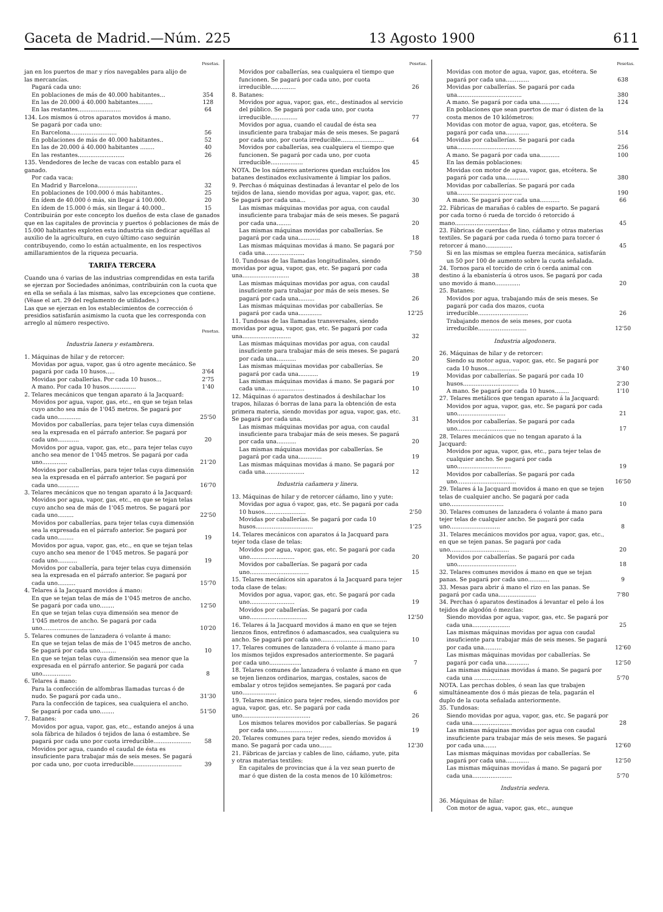Gaceta de Madrid.—Núm. 225 13 Agosto 1900 611
| Pesetas. | |
| --- | --- |
| jan en los puertos de mar y ríos navegables para alijo de las mercancías. | |
| Pagará cada uno: | |
| En poblaciones de más de 40.000 habitantes... | 354 |
| En las de 20.000 á 40.000 habitantes........ | 128 |
| En las restantes........................ | 64 |
| 134. Los mismos ú otros aparatos movidos á mano. | |
| Se pagará por cada uno: | |
| En Barcelona.......................... | 56 |
| En poblaciones de más de 40.000 habitantes.. | 52 |
| En las de 20.000 á 40.000 habitantes ........ | 40 |
| En las restantes.......................... | 26 |
| 135. Vendedores de leche de vacas con establo para el ganado. | |
| Por cada vaca: | |
| En Madrid y Barcelona...................... | 32 |
| En poblaciones de 100.000 ó más habitantes.. | 25 |
| En ídem de 40.000 ó más, sin llegar á 100.000. | 20 |
| En ídem de 15.000 ó más, sin llegar á 40.000.. | 15 |
Contribuirán por este concepto los dueños de esta clase de ganados que en las capitales de provincia y puertos ó poblaciones de más de 15.000 habitantes exploten esta industria sin dedicar aquéllas al auxilio de la agricultura, en cuyo último caso seguirán contribuyendo, como lo están actualmente, en los respectivos amillaramientos de la riqueza pecuaria.
TARIFA TERCERA
Cuando una ó varias de las industrias comprendidas en esta tarifa se ejerzan por Sociedades anónimas, contribuirán con la cuota que en ella se señala á las mismas, salvo las excepciones que contiene. (Véase el art. 29 del reglamento de utilidades.)
Las que se ejerzan en los establecimientos de corrección ó presidios satisfarán asimismo la cuota que les corresponda con arreglo al número respectivo.
| Pesetas. | |
| --- | --- |
| Industria lanera y estambrera. | |
| 1. Máquinas de hilar y de retorcer: | |
| Movidas por agua, vapor, gas ú otro agente mecánico. Se pagará por cada 10 husos..... | 3'64 |
| Movidas por caballerías. Por cada 10 husos... | 2'75 |
| A mano. Por cada 10 husos............... | 1'40 |
| 2. Telares mecánicos que tengan aparato á la Jacquard: | |
| Movidos por agua, vapor, gas, etc., en que se tejan telas cuyo ancho sea más de 1'045 metros. Se pagará por cada uno............. | 25'50 |
| Movidos por caballerías, para tejer telas cuya dimensión sea la expresada en el párrafo anterior. Se pagará por cada uno............ | 20 |
| Movidos por agua, vapor, gas, etc., para tejer telas cuyo ancho sea menor de 1'045 metros. Se pagará por cada uno.............. | 21'20 |
| Movidos por caballerías, para tejer telas cuya dimensión sea la expresada en el párrafo anterior. Se pagará por cada uno............ | 16'70 |
| 3. Telares mecánicos que no tengan aparato á la Jacquard: | |
| Movidos por agua, vapor, gas, etc., en que se tejan telas cuyo ancho sea de más de 1'045 metros. Se pagará por cada uno......... | 22'50 |
| Movidos por caballerías, para tejer telas cuya dimensión sea la expresada en el párrafo anterior. Se pagará por cada uno......... | 19 |
| Movidos por agua, vapor, gas, etc., en que se tejan telas cuyo ancho sea menor de 1'045 metros. Se pagará por cada uno........... | 19 |
| Movidos por caballería, para tejer telas cuya dimensión sea la expresada en el párrafo anterior. Se pagará por cada uno.......... | 15'70 |
| 4. Telares á la Jacquard movidos á mano: | |
| En que se tejan telas de más de 1'045 metros de ancho. Se pagará por cada uno........ | 12'50 |
| En que se tejan telas cuya dimensión sea menor de 1'045 metros de ancho. Se pagará por cada uno............................. | 10'20 |
| 5. Telares comunes de lanzadera ó volante á mano: | |
| En que se tejan telas de más de 1'045 metros de ancho. Se pagará por cada uno......... | 10 |
| En que se tejan telas cuya dimensión sea menor que la expresada en el párrafo anterior. Se pagará por cada uno................ | 8 |
| 6. Telares á mano: | |
| Para la confección de alfombras llamadas turcas ó de nudo. Se pagará por cada uno.. | 31'30 |
| Para la confección de tapices, sea cualquiera el ancho. Se pagará por cada uno........ | 51'50 |
| 7. Batanes: | |
| Movidos por agua, vapor, gas, etc., estando anejos á una sola fábrica de hilados ó tejidos de lana ó estambre. Se pagará por cada uno por cuota irreducible..................... | 58 |
| Movidos por agua, cuando el caudal de ésta es insuficiente para trabajar más de seis meses. Se pagará por cada uno, por cuota irreducible........................... | 39 |
| Pesetas. | |
| --- | --- |
| Movidos por caballerías, sea cualquiera el tiempo que funcionen. Se pagará por cada uno, por cuota irreducible.............. | 26 |
| 8. Batanes: | |
| Movidos por agua, vapor, gas, etc., destinados al servicio del público. Se pagará por cada uno, por cuota irreducible............... | 77 |
| Movidos por agua, cuando el caudal de ésta sea insuficiente para trabajar más de seis meses. Se pagará por cada uno, por cuota irreducible........................ | 64 |
| Movidos por caballerías, sea cualquiera el tiempo que funcionen. Se pagará por cada uno, por cuota irreducible.................. | 45 |
| NOTA. De los números anteriores quedan excluídos los batanes destinados exclusivamente á limpiar los paños. | |
| 9. Perchas ó máquinas destinadas á levantar el pelo de los tejidos de lana, siendo movidas por agua, vapor, gas, etc. Se pagará por cada una... | 30 |
| Las mismas máquinas movidas por agua, con caudal insuficiente para trabajar más de seis meses. Se pagará por cada una........ | 20 |
| Las mismas máquinas movidas por caballerías. Se pagará por cada una............ | 18 |
| Las mismas máquinas movidas á mano. Se pagará por cada una...................... | 7'50 |
| 10. Tundosas de las llamadas longitudinales, siendo movidas por agua, vapor, gas, etc. Se pagará por cada una.......................... | 38 |
| Las mismas máquinas movidas por agua, con caudal insuficiente para trabajar por más de seis meses. Se pagará por cada una......... | 26 |
| Las mismas máquinas movidas por caballerías. Se pagará por cada una............. | 12'25 |
| 11. Tundosas de las llamadas transversales, siendo movidas por agua, vapor, gas, etc. Se pagará por cada una........................... | 32 |
| Las mismas máquinas movidas por agua, con caudal insuficiente para trabajar más de seis meses. Se pagará por cada una........... | 20 |
| Las mismas máquinas movidas por caballerías. Se pagará por cada una........... | 19 |
| Las mismas máquinas movidas á mano. Se pagará por cada una...................... | 10 |
| 12. Máquinas ó aparatos destinados á deshilachar los trapos, hilazas ó borras de lana para la obtención de esta primera materia, siendo movidas por agua, vapor, gas, etc. Se pagará por cada una. | 31 |
| Las mismas máquinas movidas por agua, con caudal insuficiente para trabajar más de seis meses. Se pagará por cada una........... | 20 |
| Las mismas máquinas movidas por caballerías. Se pagará por cada una............. | 19 |
| Las mismas máquinas movidas á mano. Se pagará por cada una...................... | 12 |
| Industria cañamera y linera. | |
| 13. Máquinas de hilar y de retorcer cáñamo, lino y yute: | |
| Movidas por agua ó vapor, gas, etc. Se pagará por cada 10 husos....................... | 2'50 |
| Movidas por caballerías. Se pagará por cada 10 husos................................ | 1'25 |
| 14. Telares mecánicos con aparatos á la Jacquard para tejer toda clase de telas: | |
| Movidos por agua, vapor, gas, etc. Se pagará por cada uno......................... | 20 |
| Movidos por caballerías. Se pagará por cada uno................................. | 15 |
| 15. Telares mecánicos sin aparatos á la Jacquard para tejer toda clase de telas: | |
| Movidos por agua, vapor, gas, etc. Se pagará por cada uno......................... | 19 |
| Movidos por caballerías. Se pagará por cada uno................................ | 12'50 |
| 16. Telares á la Jacquard movidos á mano en que se tejen lienzos finos, entrefinos ó adamascados, sea cualquiera su ancho. Se pagará por cada uno..................................... | 10 |
| 17. Telares comunes de lanzadera ó volante á mano para los mismos tejidos expresados anteriormente. Se pagará por cada uno.................. | 7 |
| 18. Telares comunes de lanzadera ó volante á mano en que se tejen lienzos ordinarios, margas, costales, sacos de embalar y otros tejidos semejantes. Se pagará por cada uno................... | 6 |
| 19. Telares mecánico para tejer redes, siendo movidos por agua, vapor, gas, etc. Se pagará por cada uno...................................... | 26 |
| Los mismos telares movidos por caballerías. Se pagará por cada uno.................... | 19 |
| 20. Telares comunes para tejer redes, siendo movidos á mano. Se pagará por cada uno....... | 12'30 |
| 21. Fábricas de jarcias y cables de lino, cáñamo, yute, pita y otras materias textiles: | |
| En capitales de provincias que á la vez sean puerto de mar ó que disten de la costa menos de 10 kilómetros: | |
| Pesetas. | |
| --- | --- |
| Movidas con motor de agua, vapor, gas, etcétera. Se pagará por cada una............. | 638 |
| Movidas por caballerías. Se pagará por cada una.................................... | 380 |
| A mano. Se pagará por cada una........... | 124 |
| En poblaciones que sean puertos de mar ó disten de la costa menos de 10 kilómetros: | |
| Movidas con motor de agua, vapor, gas, etcétera. Se pagará por cada una............. | 514 |
| Movidas por caballerías. Se pagará por cada una.................................... | 256 |
| A mano. Se pagará por cada una........... | 100 |
| En las demás poblaciones: | |
| Movidas con motor de agua, vapor, gas, etcétera. Se pagará por cada una............. | 380 |
| Movidas por caballerías. Se pagará por cada una.................................... | 190 |
| A mano. Se pagará por cada una........... | 66 |
| 22. Fábricas de marañas ó cables de esparto. Se pagará por cada torno ó rueda de torcido ó retorcido á mano............................... | 45 |
| 23. Fábricas de cuerdas de lino, cáñamo y otras materias textiles. Se pagará por cada rueda ó torno para torcer ó retorcer á mano............... | 45 |
| Si en las mismas se emplea fuerza mecánica, satisfarán un 50 por 100 de aumento sobre la cuota señalada. | |
| 24. Tornos para el torcido de crin ó cerda animal con destino á la ebanistería ú otros usos. Se pagará por cada uno movido á mano.............. | 20 |
| 25. Batanes: | |
| Movidos por agua, trabajando más de seis meses. Se pagará por cada dos mazos, cuota irreducible............................ | 26 |
| Trabajando menos de seis meses, por cuota irreducible........................... | 12'50 |
| Industria algodonera. | |
| 26. Máquinas de hilar y de retorcer: | |
| Siendo su motor agua, vapor, gas, etc. Se pagará por cada 10 husos.................. | 3'40 |
| Movidas por caballerías. Se pagará por cada 10 husos............................... | 2'30 |
| A mano. Se pagará por cada 10 husos........ | 1'10 |
| 27. Telares metálicos que tengan aparato á la Jacquard: | |
| Movidos por agua, vapor, gas, etc. Se pagará por cada uno........................... | 21 |
| Movidos por caballerías. Se pagará por cada uno................................. | 17 |
| 28. Telares mecánicos que no tengan aparato á la Jacquard: | |
| Movidos por agua, vapor, gas, etc., para tejer telas de cualquier ancho. Se pagará por cada uno.............................. | 19 |
| Movidos por caballerías. Se pagará por cada uno................................. | 16'50 |
| 29. Telares á la Jacquard movidos á mano en que se tejen telas de cualquier ancho. Se pagará por cada uno.............................. | 10 |
| 30. Telares comunes de lanzadera ó volante á mano para tejer telas de cualquier ancho. Se pagará por cada uno............................ | 8 |
| 31. Telares mecánicos movidos por agua, vapor, gas, etc., en que se tejen panas. Se pagará por cada uno................................. | 20 |
| Movidos por caballerías. Se pagará por cada uno................................. | 18 |
| 32. Telares comunes movidos á mano en que se tejan panas. Se pagará por cada uno............ | 9 |
| 33. Mesas para abrir á mano el rizo en las panas. Se pagará por cada una..................... | 7'80 |
| 34. Perchas ó aparatos destinados á levantar el pelo á los tejidos de algodón ó mezclas: | |
| Siendo movidas por agua, vapor, gas, etc. Se pagará por cada una..................... | 25 |
| Las mismas máquinas movidas por agua con caudal insuficiente para trabajar más de seis meses. Se pagará por cada una.......... | 12'60 |
| Las mismas máquinas movidas por caballerías. Se pagará por cada una............. | 12'50 |
| Las mismas máquinas movidas á mano. Se pagará por cada una .................... | 5'70 |
| NOTA. Las perchas dobles, ó sean las que trabajen simultáneamente dos ó más piezas de tela, pagarán el duplo de la cuota señalada anteriormente. | |
| 35. Tundosas: | |
| Siendo movidas por agua, vapor, gas, etc. Se pagará por cada una...................... | 28 |
| Las mismas máquinas movidas por agua con caudal insuficiente para trabajar más de seis meses. Se pagará por cada una....... | 12'60 |
| Las mismas máquinas movidas por caballerías. Se pagará por cada una............. | 12'50 |
| Las mismas máquinas movidas á mano. Se pagará por cada una...................... | 5'70 |
| Industria sedera. | |
| 36. Máquinas de hilar: | |
| Con motor de agua, vapor, gas, etc., aunque | |